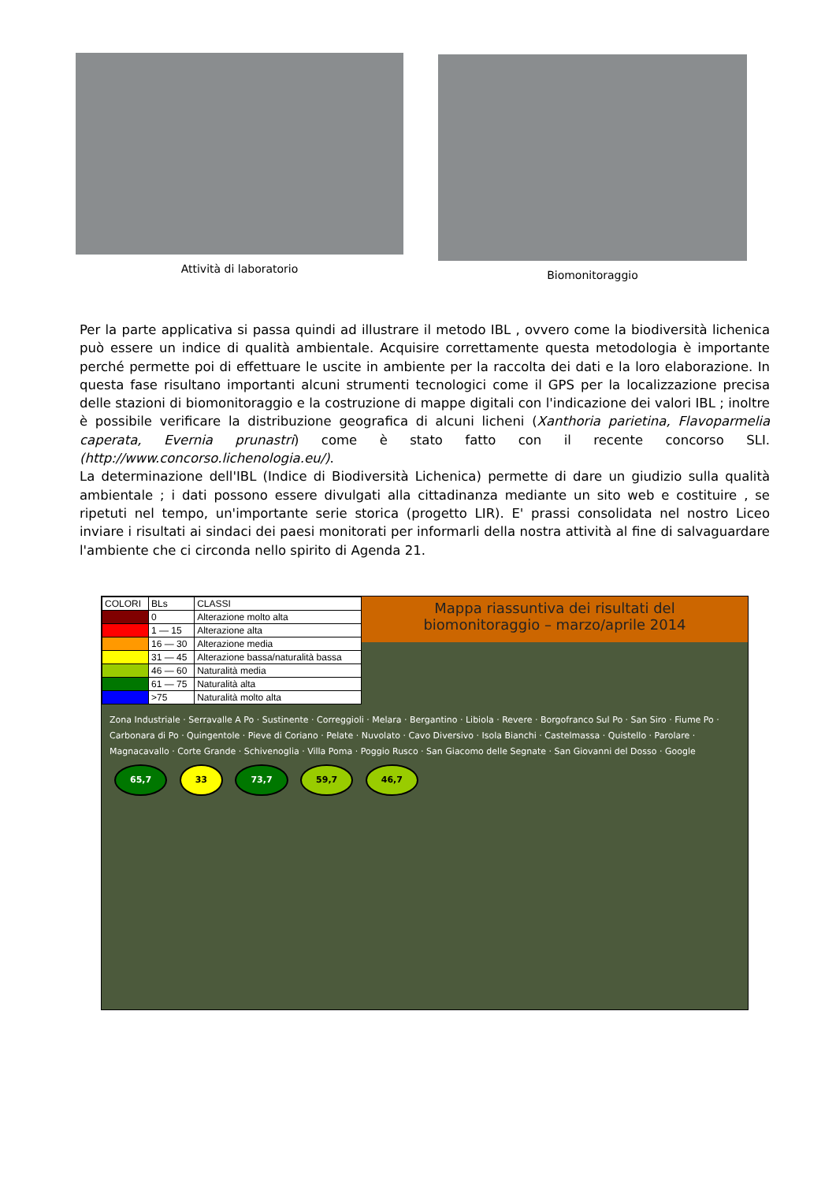Attività di laboratorio Biomonitoraggio
Per la parte applicativa si passa quindi ad illustrare il metodo IBL , ovvero come la biodiversità lichenica può essere un indice di qualità ambientale. Acquisire correttamente questa metodologia è importante perché permette poi di effettuare le uscite in ambiente per la raccolta dei dati e la loro elaborazione. In questa fase risultano importanti alcuni strumenti tecnologici come il GPS per la localizzazione precisa delle stazioni di biomonitoraggio e la costruzione di mappe digitali con l'indicazione dei valori IBL ; inoltre è possibile verificare la distribuzione geografica di alcuni licheni (Xanthoria parietina, Flavoparmelia caperata, Evernia prunastri) come è stato fatto con il recente concorso SLI.(http://www.concorso.lichenologia.eu/).
La determinazione dell'IBL (Indice di Biodiversità Lichenica) permette di dare un giudizio sulla qualità ambientale ; i dati possono essere divulgati alla cittadinanza mediante un sito web e costituire , se ripetuti nel tempo, un'importante serie storica (progetto LIR). E' prassi consolidata nel nostro Liceo inviare i risultati ai sindaci dei paesi monitorati per informarli della nostra attività al fine di salvaguardare l'ambiente che ci circonda nello spirito di Agenda 21.
| COLORI | BLs | CLASSI |
| | 0 | Alterazione molto alta |
| | 1 — 15 | Alterazione alta |
| | 16 — 30 | Alterazione media |
| | 31 — 45 | Alterazione bassa/naturalità bassa |
| | 46 — 60 | Naturalità media |
| | 61 — 75 | Naturalità alta |
| | >75 | Naturalità molto alta |
Mappa riassuntiva dei risultati del
biomonitoraggio – marzo/aprile 2014
Zona Industriale · Serravalle A Po · Sustinente · Correggioli · Melara · Bergantino · Libiola · Revere · Borgofranco Sul Po · San Siro · Fiume Po · Carbonara di Po · Quingentole · Pieve di Coriano · Pelate · Nuvolato · Cavo Diversivo · Isola Bianchi · Castelmassa · Quistello · Parolare · Magnacavallo · Corte Grande · Schivenoglia · Villa Poma · Poggio Rusco · San Giacomo delle Segnate · San Giovanni del Dosso · Google
65,7 33 73,7 59,7 46,7